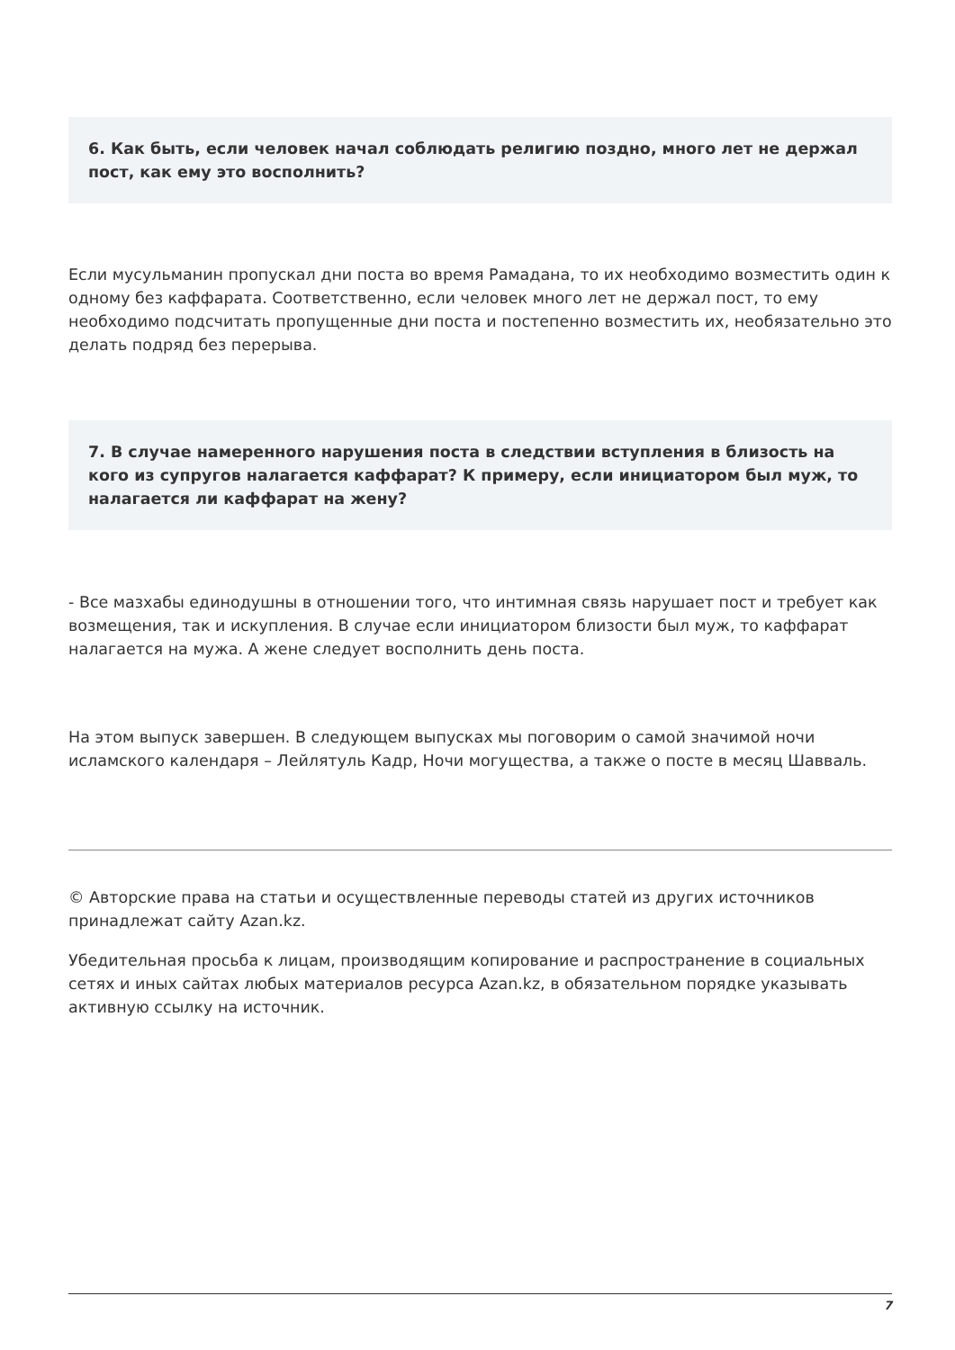6. Как быть, если человек начал соблюдать религию поздно, много лет не держал пост, как ему это восполнить?
Если мусульманин пропускал дни поста во время Рамадана, то их необходимо возместить один к одному без каффарата. Соответственно, если человек много лет не держал пост, то ему необходимо подсчитать пропущенные дни поста и постепенно возместить их, необязательно это делать подряд без перерыва.
7. В случае намеренного нарушения поста в следствии вступления в близость на кого из супругов налагается каффарат? К примеру, если инициатором был муж, то налагается ли каффарат на жену?
- Все мазхабы единодушны в отношении того, что интимная связь нарушает пост и требует как возмещения, так и искупления. В случае если инициатором близости был муж, то каффарат налагается на мужа. А жене следует восполнить день поста.
На этом выпуск завершен. В следующем выпусках мы поговорим о самой значимой ночи исламского календаря – Лейлятуль Кадр, Ночи могущества, а также о посте в месяц Шавваль.
© Авторские права на статьи и осуществленные переводы статей из других источников принадлежат сайту Azan.kz.
Убедительная просьба к лицам, производящим копирование и распространение в социальных сетях и иных сайтах любых материалов ресурса Azan.kz, в обязательном порядке указывать активную ссылку на источник.
7